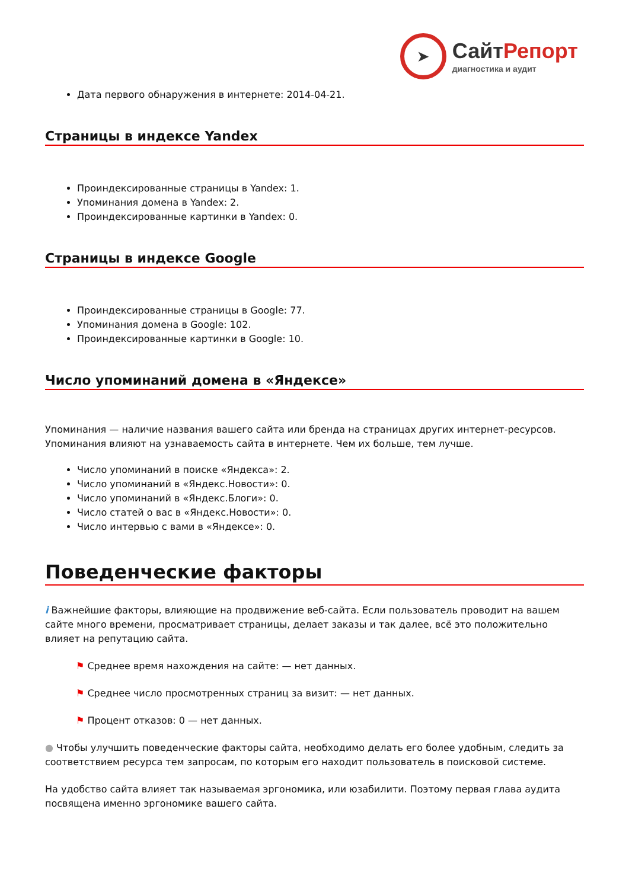➤
Сайт Репорт
диагностика и аудит
Дата первого обнаружения в интернете: 2014-04-21.
Страницы в индексе Yandex
Проиндексированные страницы в Yandex: 1.
Упоминания домена в Yandex: 2.
Проиндексированные картинки в Yandex: 0.
Страницы в индексе Google
Проиндексированные страницы в Google: 77.
Упоминания домена в Google: 102.
Проиндексированные картинки в Google: 10.
Число упоминаний домена в «Яндексе»
Упоминания — наличие названия вашего сайта или бренда на страницах других интернет-ресурсов. Упоминания влияют на узнаваемость сайта в интернете. Чем их больше, тем лучше.
Число упоминаний в поиске «Яндекса»: 2.
Число упоминаний в «Яндекс.Новости»: 0.
Число упоминаний в «Яндекс.Блоги»: 0.
Число статей о вас в «Яндекс.Новости»: 0.
Число интервью с вами в «Яндексе»: 0.
Поведенческие факторы
i Важнейшие факторы, влияющие на продвижение веб-сайта. Если пользователь проводит на вашем сайте много времени, просматривает страницы, делает заказы и так далее, всё это положительно влияет на репутацию сайта.
⚑ Среднее время нахождения на сайте: — нет данных.
⚑ Среднее число просмотренных страниц за визит: — нет данных.
⚑ Процент отказов: 0 — нет данных.
● Чтобы улучшить поведенческие факторы сайта, необходимо делать его более удобным, следить за соответствием ресурса тем запросам, по которым его находит пользователь в поисковой системе.
На удобство сайта влияет так называемая эргономика, или юзабилити. Поэтому первая глава аудита посвящена именно эргономике вашего сайта.